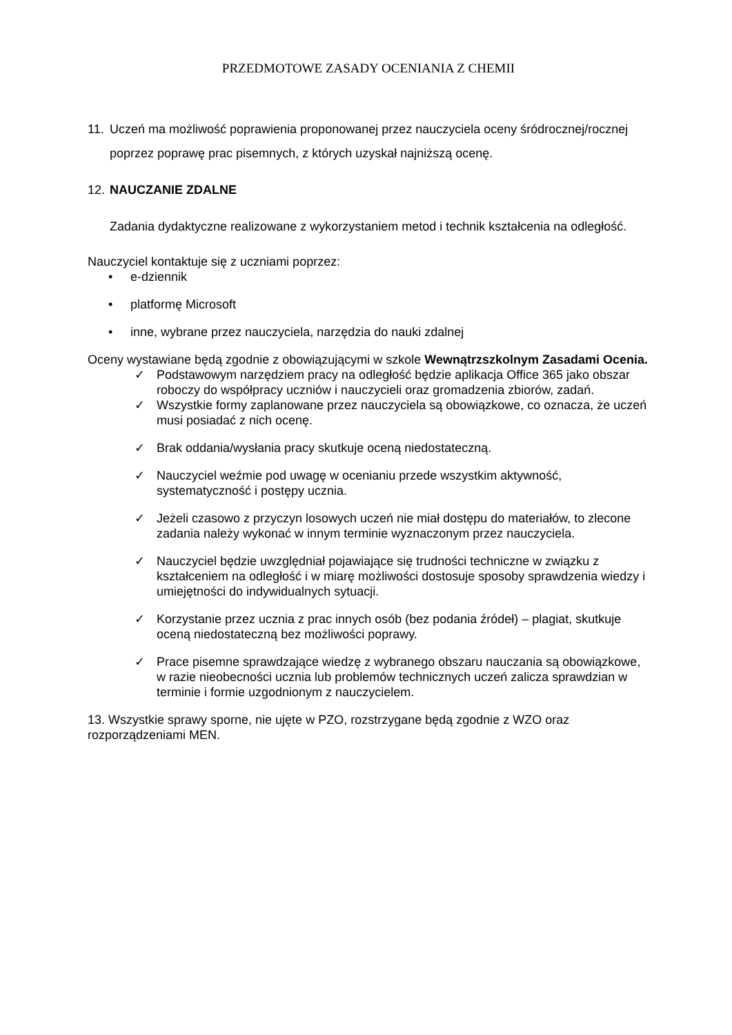PRZEDMOTOWE ZASADY OCENIANIA Z CHEMII
11. Uczeń ma możliwość poprawienia proponowanej przez nauczyciela oceny śródrocznej/rocznej poprzez poprawę prac pisemnych, z których uzyskał najniższą ocenę.
12. NAUCZANIE ZDALNE
Zadania dydaktyczne realizowane z wykorzystaniem metod i technik kształcenia na odległość.
Nauczyciel kontaktuje się z uczniami poprzez:
• e-dziennik
• platformę Microsoft
• inne, wybrane przez nauczyciela, narzędzia do nauki zdalnej
Oceny wystawiane będą zgodnie z obowiązującymi w szkole Wewnątrzszkolnym Zasadami Ocenia.
✓ Podstawowym narzędziem pracy na odległość będzie aplikacja Office 365 jako obszar roboczy do współpracy uczniów i nauczycieli oraz gromadzenia zbiorów, zadań.
✓ Wszystkie formy zaplanowane przez nauczyciela są obowiązkowe, co oznacza, że uczeń musi posiadać z nich ocenę.
✓ Brak oddania/wysłania pracy skutkuje oceną niedostateczną.
✓ Nauczyciel weźmie pod uwagę w ocenianiu przede wszystkim aktywność, systematyczność i postępy ucznia.
✓ Jeżeli czasowo z przyczyn losowych uczeń nie miał dostępu do materiałów, to zlecone zadania należy wykonać w innym terminie wyznaczonym przez nauczyciela.
✓ Nauczyciel będzie uwzględniał pojawiające się trudności techniczne w związku z kształceniem na odległość i w miarę możliwości dostosuje sposoby sprawdzenia wiedzy i umiejętności do indywidualnych sytuacji.
✓ Korzystanie przez ucznia z prac innych osób (bez podania źródeł) – plagiat, skutkuje oceną niedostateczną bez możliwości poprawy.
✓ Prace pisemne sprawdzające wiedzę z wybranego obszaru nauczania są obowiązkowe, w razie nieobecności ucznia lub problemów technicznych uczeń zalicza sprawdzian w terminie i formie uzgodnionym z nauczycielem.
13. Wszystkie sprawy sporne, nie ujęte w PZO, rozstrzygane będą zgodnie z WZO oraz rozporządzeniami MEN.